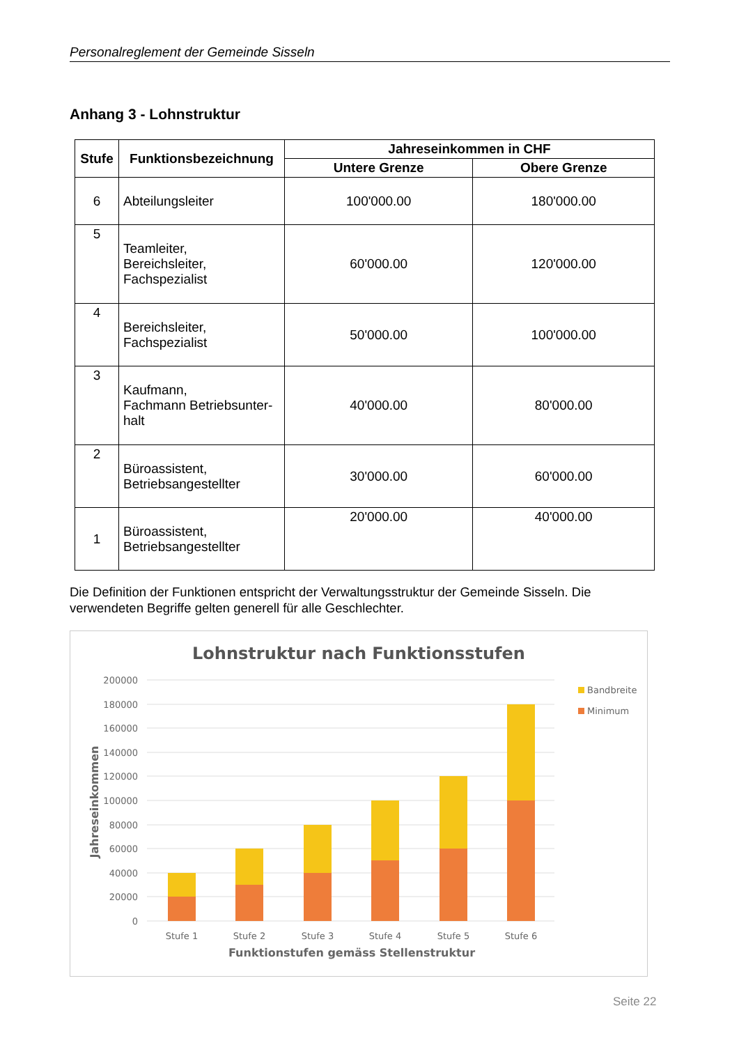Personalreglement der Gemeinde Sisseln
Anhang 3 - Lohnstruktur
| Stufe | Funktionsbezeichnung | Jahreseinkommen in CHF | |
| --- | --- | --- | --- |
| | | Untere Grenze | Obere Grenze |
| 6 | Abteilungsleiter | 100'000.00 | 180'000.00 |
| 5 | Teamleiter, Bereichsleiter, Fachspezialist | 60'000.00 | 120'000.00 |
| 4 | Bereichsleiter, Fachspezialist | 50'000.00 | 100'000.00 |
| 3 | Kaufmann, Fachmann Betriebsunter- halt | 40'000.00 | 80'000.00 |
| 2 | Büroassistent, Betriebsangestellter | 30'000.00 | 60'000.00 |
| 1 | Büroassistent, Betriebsangestellter | 20'000.00 | 40'000.00 |
Die Definition der Funktionen entspricht der Verwaltungsstruktur der Gemeinde Sisseln. Die verwendeten Begriffe gelten generell für alle Geschlechter.
Lohnstruktur nach Funktionsstufen
200000
180000
160000
140000
120000
100000
80000
60000
40000
20000
0
Stufe 1
Stufe 2
Stufe 3
Stufe 4
Stufe 5
Stufe 6
Funktionstufen gemäss Stellenstruktur
Jahreseinkommen
Bandbreite
Minimum
Seite 22